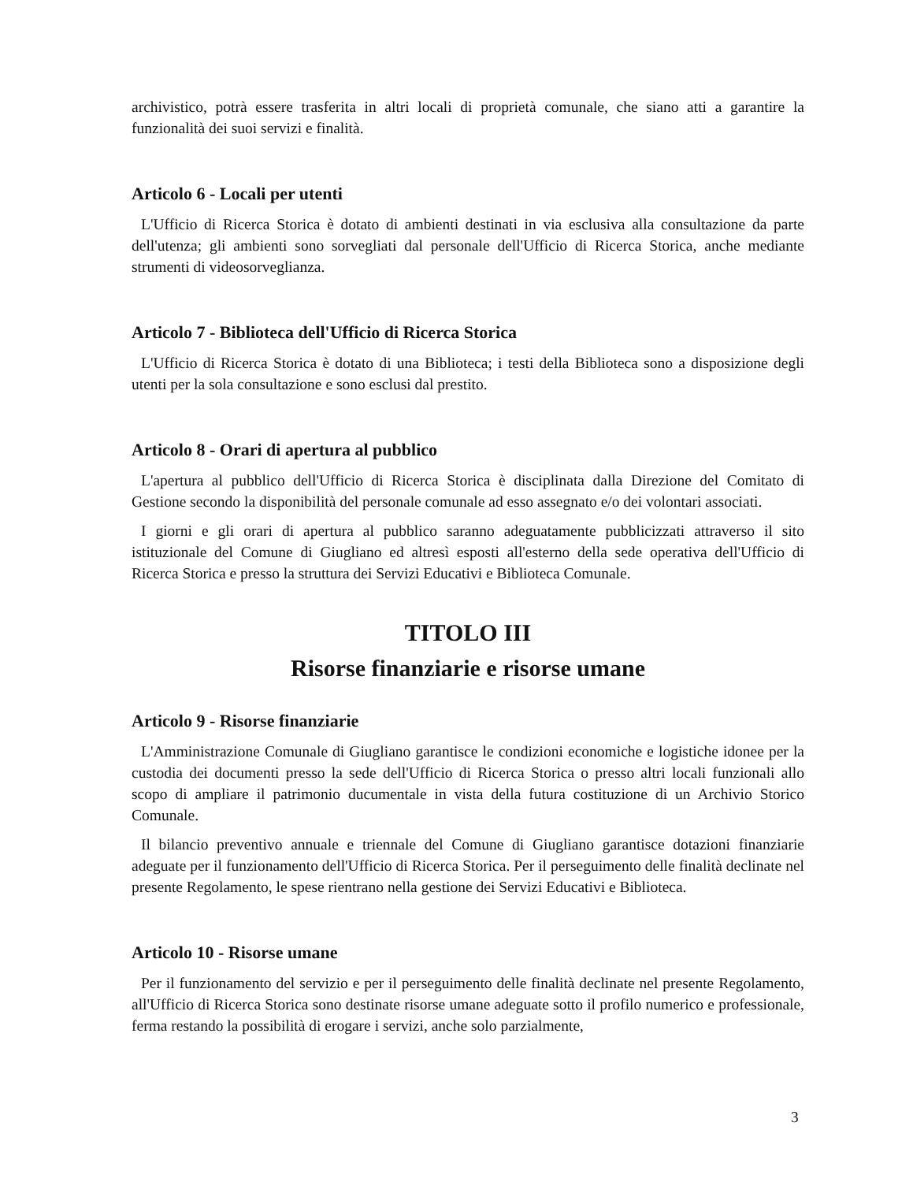archivistico, potrà essere trasferita in altri locali di proprietà comunale, che siano atti a garantire la funzionalità dei suoi servizi e finalità.
Articolo 6 - Locali per utenti
L'Ufficio di Ricerca Storica è dotato di ambienti destinati in via esclusiva alla consultazione da parte dell'utenza; gli ambienti sono sorvegliati dal personale dell'Ufficio di Ricerca Storica, anche mediante strumenti di videosorveglianza.
Articolo 7 - Biblioteca dell'Ufficio di Ricerca Storica
L'Ufficio di Ricerca Storica è dotato di una Biblioteca; i testi della Biblioteca sono a disposizione degli utenti per la sola consultazione e sono esclusi dal prestito.
Articolo 8 - Orari di apertura al pubblico
L'apertura al pubblico dell'Ufficio di Ricerca Storica è disciplinata dalla Direzione del Comitato di Gestione secondo la disponibilità del personale comunale ad esso assegnato e/o dei volontari associati.
I giorni e gli orari di apertura al pubblico saranno adeguatamente pubblicizzati attraverso il sito istituzionale del Comune di Giugliano ed altresì esposti all'esterno della sede operativa dell'Ufficio di Ricerca Storica e presso la struttura dei Servizi Educativi e Biblioteca Comunale.
TITOLO III
Risorse finanziarie e risorse umane
Articolo 9 - Risorse finanziarie
L'Amministrazione Comunale di Giugliano garantisce le condizioni economiche e logistiche idonee per la custodia dei documenti presso la sede dell'Ufficio di Ricerca Storica o presso altri locali funzionali allo scopo di ampliare il patrimonio ducumentale in vista della futura costituzione di un Archivio Storico Comunale.
Il bilancio preventivo annuale e triennale del Comune di Giugliano garantisce dotazioni finanziarie adeguate per il funzionamento dell'Ufficio di Ricerca Storica. Per il perseguimento delle finalità declinate nel presente Regolamento, le spese rientrano nella gestione dei Servizi Educativi e Biblioteca.
Articolo 10 - Risorse umane
Per il funzionamento del servizio e per il perseguimento delle finalità declinate nel presente Regolamento, all'Ufficio di Ricerca Storica sono destinate risorse umane adeguate sotto il profilo numerico e professionale, ferma restando la possibilità di erogare i servizi, anche solo parzialmente,
3